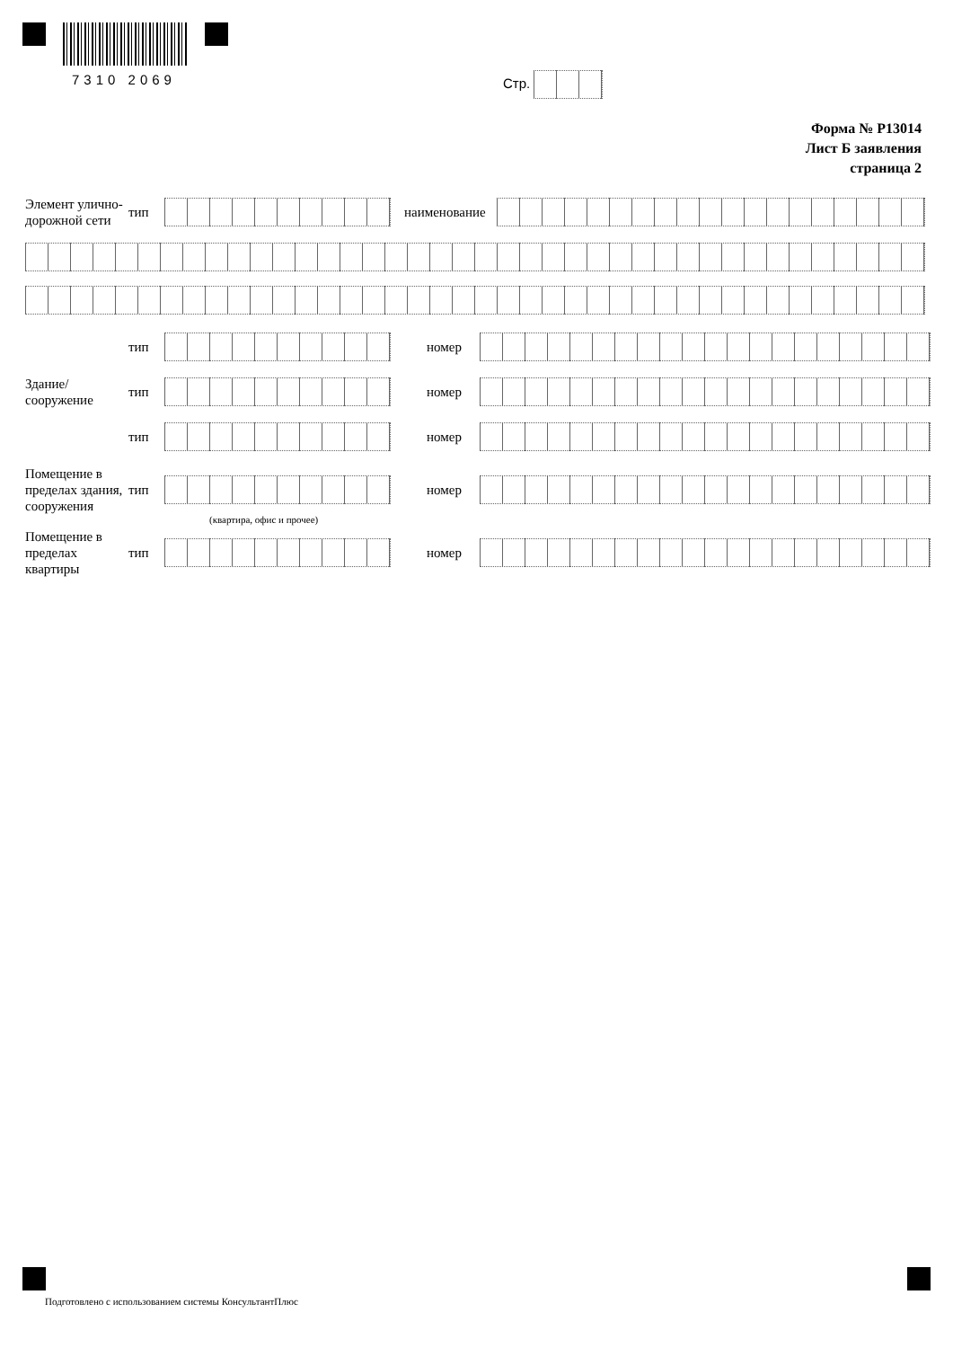7310 2069 Стр.
Форма № Р13014
Лист Б заявления
страница 2
Элемент улично-дорожной сети
тип наименование
тип номер
Здание/ сооружение
тип номер
тип номер
Помещение в пределах здания, сооружения
тип номер
(квартира, офис и прочее)
Помещение в пределах квартиры
тип номер
Подготовлено с использованием системы КонсультантПлюс